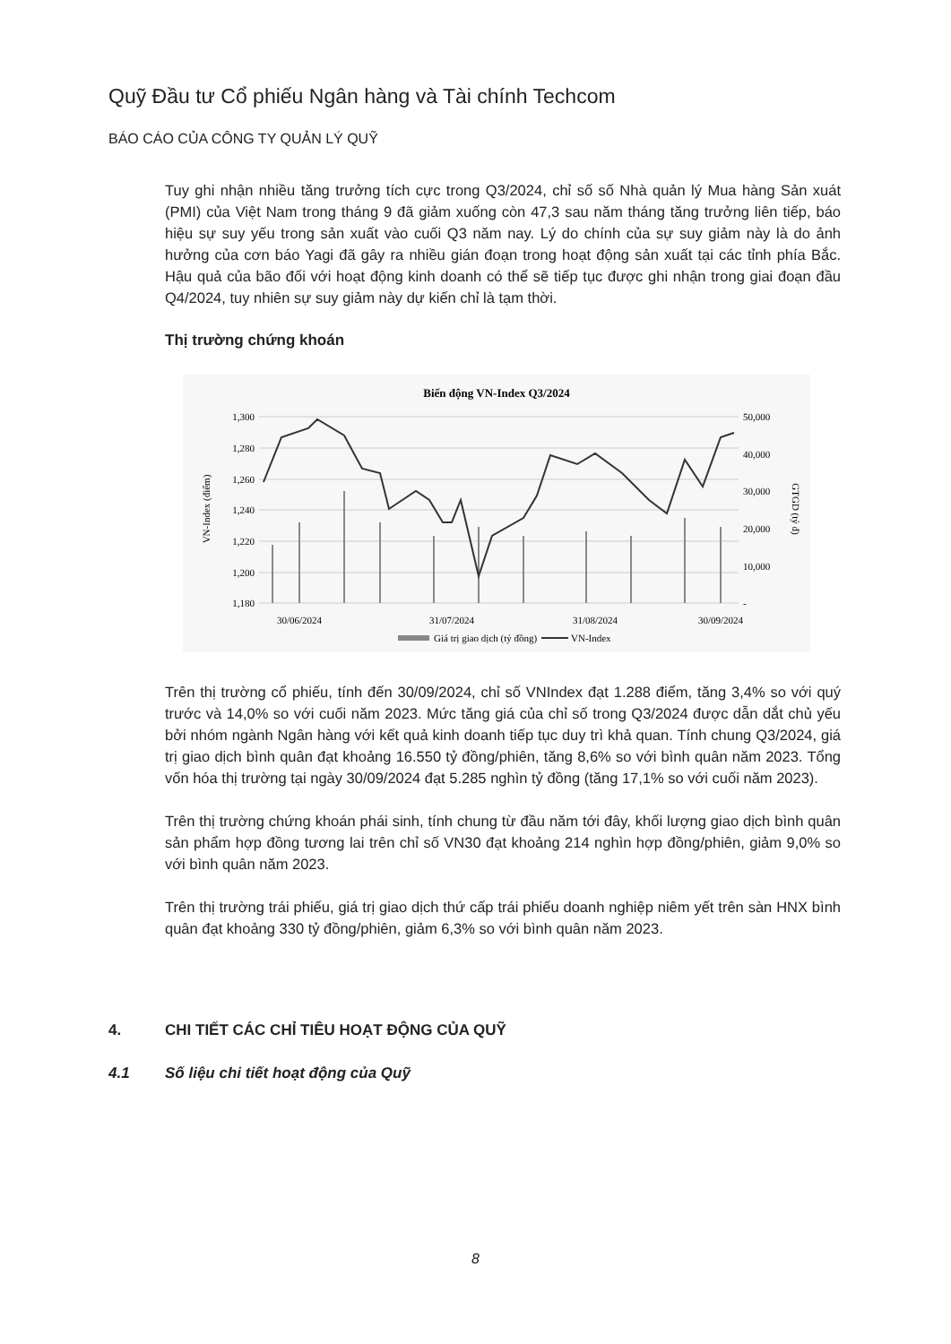Quỹ Đầu tư Cổ phiếu Ngân hàng và Tài chính Techcom
BÁO CÁO CỦA CÔNG TY QUẢN LÝ QUỸ
Tuy ghi nhận nhiều tăng trưởng tích cực trong Q3/2024, chỉ số số Nhà quản lý Mua hàng Sản xuát (PMI) của Việt Nam trong tháng 9 đã giảm xuống còn 47,3 sau năm tháng tăng trưởng liên tiếp, báo hiệu sự suy yếu trong sản xuất vào cuối Q3 năm nay. Lý do chính của sự suy giảm này là do ảnh hưởng của cơn báo Yagi đã gây ra nhiều gián đoạn trong hoạt động sản xuất tại các tỉnh phía Bắc. Hậu quả của bão đối với hoạt động kinh doanh có thể sẽ tiếp tục được ghi nhận trong giai đoạn đầu Q4/2024, tuy nhiên sự suy giảm này dự kiến chỉ là tạm thời.
Thị trường chứng khoán
Biến động VN-Index Q3/2024
1,300
1,280
1,260
1,240
1,220
1,200
1,180
50,000
40,000
30,000
20,000
10,000
-
VN-Index (điểm)
GTGD (tỷ đ)
30/06/2024
31/07/2024
31/08/2024
30/09/2024
Giá trị giao dịch (tỷ đồng)
VN-Index
Trên thị trường cổ phiếu, tính đến 30/09/2024, chỉ số VNIndex đạt 1.288 điểm, tăng 3,4% so với quý trước và 14,0% so với cuối năm 2023. Mức tăng giá của chỉ số trong Q3/2024 được dẫn dắt chủ yếu bởi nhóm ngành Ngân hàng với kết quả kinh doanh tiếp tục duy trì khả quan. Tính chung Q3/2024, giá trị giao dịch bình quân đạt khoảng 16.550 tỷ đồng/phiên, tăng 8,6% so với bình quân năm 2023. Tổng vốn hóa thị trường tại ngày 30/09/2024 đạt 5.285 nghìn tỷ đồng (tăng 17,1% so với cuối năm 2023).
Trên thị trường chứng khoán phái sinh, tính chung từ đầu năm tới đây, khối lượng giao dịch bình quân sản phẩm hợp đồng tương lai trên chỉ số VN30 đạt khoảng 214 nghìn hợp đồng/phiên, giảm 9,0% so với bình quân năm 2023.
Trên thị trường trái phiếu, giá trị giao dịch thứ cấp trái phiếu doanh nghiệp niêm yết trên sàn HNX bình quân đạt khoảng 330 tỷ đồng/phiên, giảm 6,3% so với bình quân năm 2023.
4. CHI TIẾT CÁC CHỈ TIÊU HOẠT ĐỘNG CỦA QUỸ
4.1 Số liệu chi tiết hoạt động của Quỹ
8